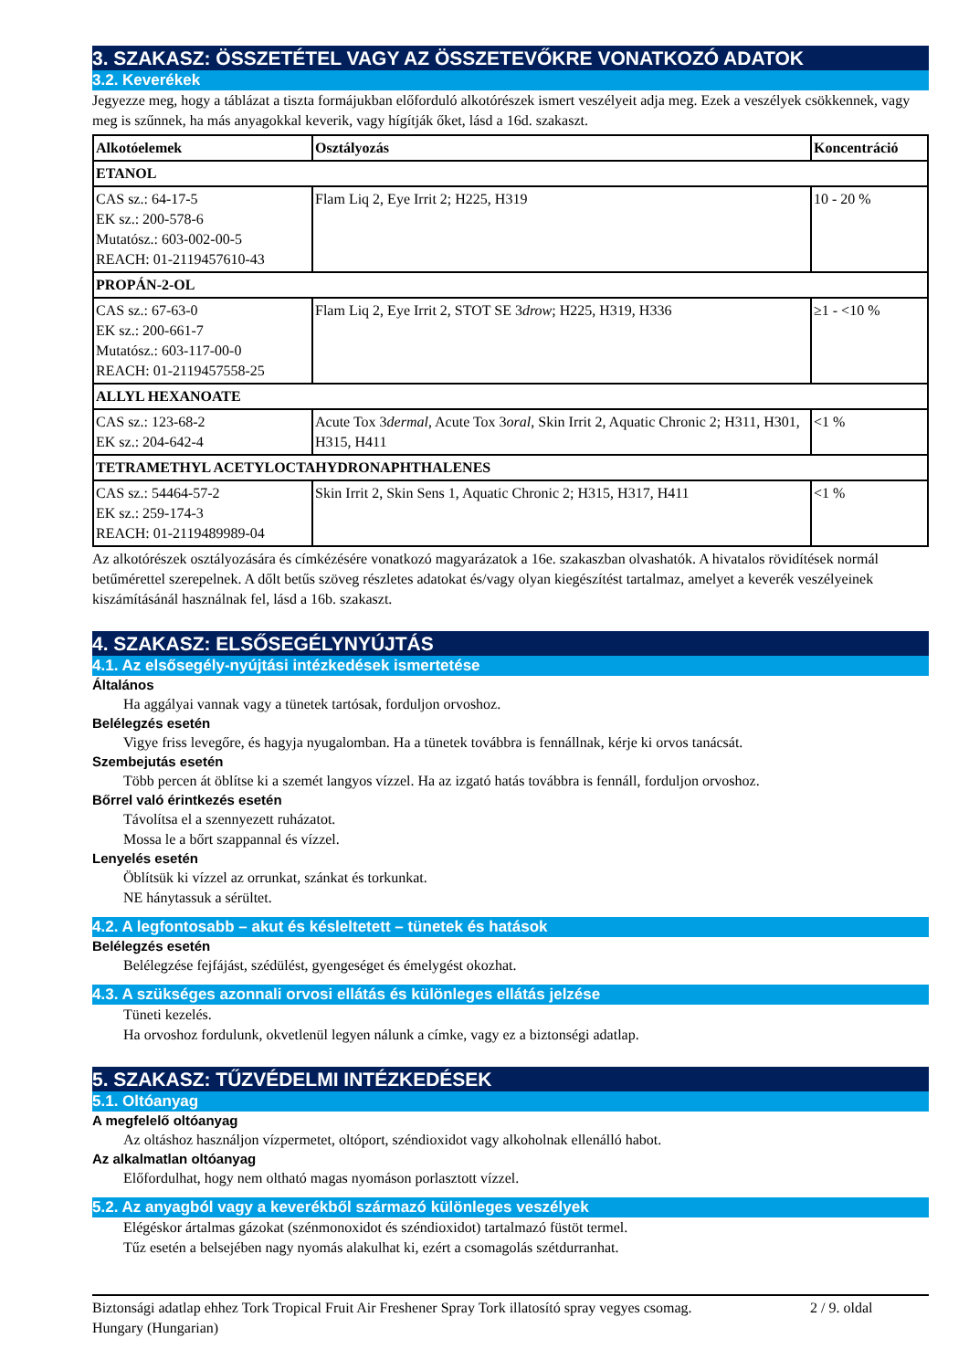3. SZAKASZ: ÖSSZETÉTEL VAGY AZ ÖSSZETEVŐKRE VONATKOZÓ ADATOK
3.2. Keverékek
Jegyezze meg, hogy a táblázat a tiszta formájukban előforduló alkotórészek ismert veszélyeit adja meg. Ezek a veszélyek csökkennek, vagy meg is szűnnek, ha más anyagokkal keverik, vagy hígítják őket, lásd a 16d. szakaszt.
| Alkotóelemek | Osztályozás | Koncentráció |
| --- | --- | --- |
| ETANOL | | |
| CAS sz.: 64-17-5 EK sz.: 200-578-6 Mutatósz.: 603-002-00-5 REACH: 01-2119457610-43 | Flam Liq 2, Eye Irrit 2; H225, H319 | 10 - 20 % |
| PROPÁN-2-OL | | |
| CAS sz.: 67-63-0 EK sz.: 200-661-7 Mutatósz.: 603-117-00-0 REACH: 01-2119457558-25 | Flam Liq 2, Eye Irrit 2, STOT SE 3 drow ; H225, H319, H336 | ≥1 - <10 % |
| ALLYL HEXANOATE | | |
| CAS sz.: 123-68-2 EK sz.: 204-642-4 | Acute Tox 3 dermal , Acute Tox 3 oral , Skin Irrit 2, Aquatic Chronic 2; H311, H301, H315, H411 | <1 % |
| TETRAMETHYL ACETYLOCTAHYDRONAPHTHALENES | | |
| CAS sz.: 54464-57-2 EK sz.: 259-174-3 REACH: 01-2119489989-04 | Skin Irrit 2, Skin Sens 1, Aquatic Chronic 2; H315, H317, H411 | <1 % |
Az alkotórészek osztályozására és címkézésére vonatkozó magyarázatok a 16e. szakaszban olvashatók. A hivatalos rövidítések normál betűmérettel szerepelnek. A dőlt betűs szöveg részletes adatokat és/vagy olyan kiegészítést tartalmaz, amelyet a keverék veszélyeinek kiszámításánál használnak fel, lásd a 16b. szakaszt.
4. SZAKASZ: ELSŐSEGÉLYNYÚJTÁS
4.1. Az elsősegély-nyújtási intézkedések ismertetése
Általános
Ha aggályai vannak vagy a tünetek tartósak, forduljon orvoshoz.
Belélegzés esetén
Vigye friss levegőre, és hagyja nyugalomban. Ha a tünetek továbbra is fennállnak, kérje ki orvos tanácsát.
Szembejutás esetén
Több percen át öblítse ki a szemét langyos vízzel. Ha az izgató hatás továbbra is fennáll, forduljon orvoshoz.
Bőrrel való érintkezés esetén
Távolítsa el a szennyezett ruházatot.
Mossa le a bőrt szappannal és vízzel.
Lenyelés esetén
Öblítsük ki vízzel az orrunkat, szánkat és torkunkat.
NE hánytassuk a sérültet.
4.2. A legfontosabb – akut és késleltetett – tünetek és hatások
Belélegzés esetén
Belélegzése fejfájást, szédülést, gyengeséget és émelygést okozhat.
4.3. A szükséges azonnali orvosi ellátás és különleges ellátás jelzése
Tüneti kezelés.
Ha orvoshoz fordulunk, okvetlenül legyen nálunk a címke, vagy ez a biztonségi adatlap.
5. SZAKASZ: TŰZVÉDELMI INTÉZKEDÉSEK
5.1. Oltóanyag
A megfelelő oltóanyag
Az oltáshoz használjon vízpermetet, oltóport, széndioxidot vagy alkoholnak ellenálló habot.
Az alkalmatlan oltóanyag
Előfordulhat, hogy nem oltható magas nyomáson porlasztott vízzel.
5.2. Az anyagból vagy a keverékből származó különleges veszélyek
Elégéskor ártalmas gázokat (szénmonoxidot és széndioxidot) tartalmazó füstöt termel.
Tűz esetén a belsejében nagy nyomás alakulhat ki, ezért a csomagolás szétdurranhat.
Biztonsági adatlap ehhez Tork Tropical Fruit Air Freshener Spray Tork illatosító spray vegyes csomag.
Hungary (Hungarian)
2 / 9. oldal